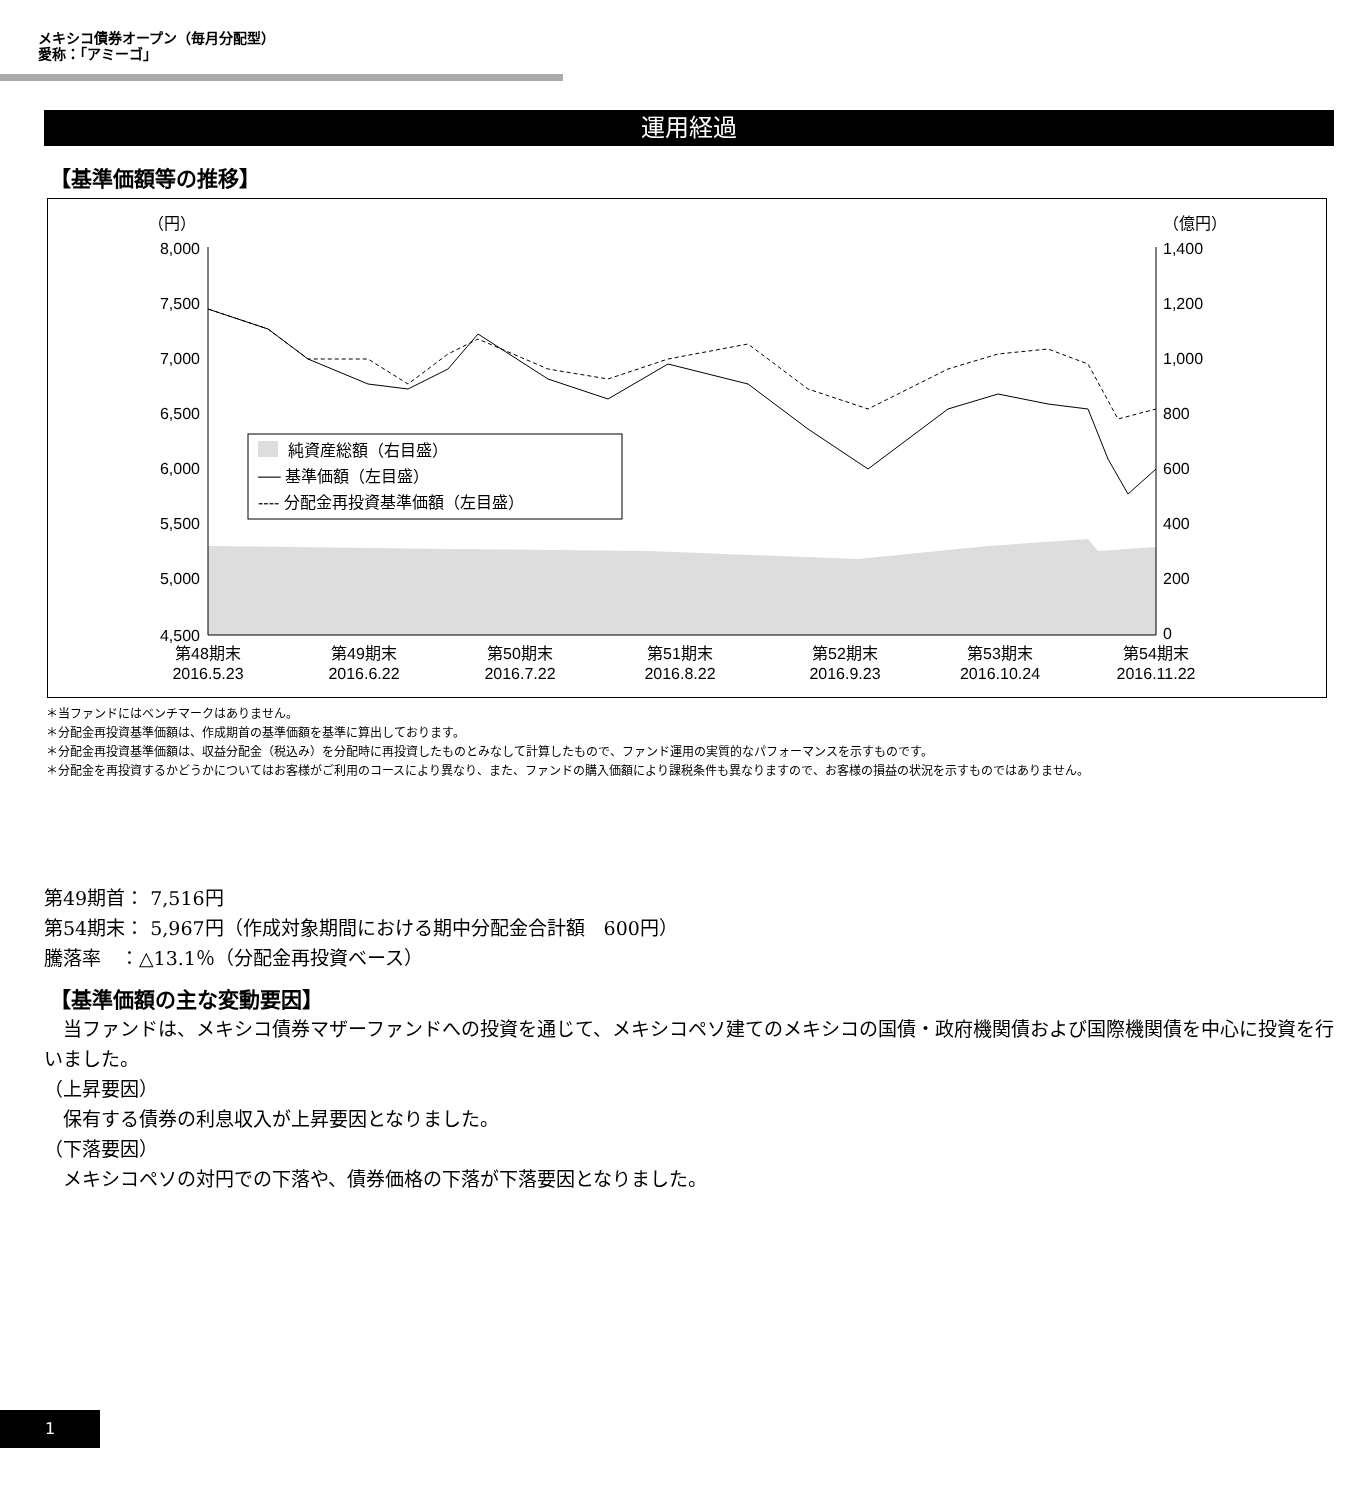メキシコ債券オープン（毎月分配型）
愛称：「アミーゴ」
運用経過
【基準価額等の推移】
（円）
（億円）
8,000
7,500
7,000
6,500
6,000
5,500
5,000
4,500
1,400
1,200
1,000
800
600
400
200
0
純資産総額（右目盛）
── 基準価額（左目盛）
---- 分配金再投資基準価額（左目盛）
第48期末
2016.5.23
第49期末
2016.6.22
第50期末
2016.7.22
第51期末
2016.8.22
第52期末
2016.9.23
第53期末
2016.10.24
第54期末
2016.11.22
＊当ファンドにはベンチマークはありません。
＊分配金再投資基準価額は、作成期首の基準価額を基準に算出しております。
＊分配金再投資基準価額は、収益分配金（税込み）を分配時に再投資したものとみなして計算したもので、ファンド運用の実質的なパフォーマンスを示すものです。
＊分配金を再投資するかどうかについてはお客様がご利用のコースにより異なり、また、ファンドの購入価額により課税条件も異なりますので、お客様の損益の状況を示すものではありません。
第49期首： 7,516円
第54期末： 5,967円（作成対象期間における期中分配金合計額　600円）
騰落率　：△13.1％（分配金再投資ベース）
【基準価額の主な変動要因】
　当ファンドは、メキシコ債券マザーファンドへの投資を通じて、メキシコペソ建てのメキシコの国債・政府機関債および国際機関債を中心に投資を行いました。
（上昇要因）
　保有する債券の利息収入が上昇要因となりました。
（下落要因）
　メキシコペソの対円での下落や、債券価格の下落が下落要因となりました。
1